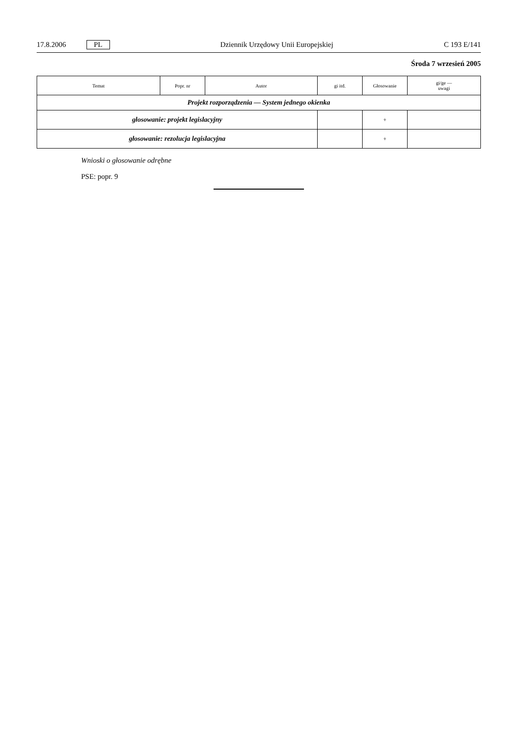17.8.2006 PL Dziennik Urzędowy Unii Europejskiej C 193 E/141
Środa 7 wrzesień 2005
| Temat | Popr. nr | Autor | gi itd. | Głosowanie | gi/ge — uwagi |
| --- | --- | --- | --- | --- | --- |
| Projekt rozporządzenia — System jednego okienka | | | | | |
| głosowanie: projekt legislacyjny | | | | + | |
| głosowanie: rezolucja legislacyjna | | | | + | |
Wnioski o głosowanie odrębne
PSE: popr. 9